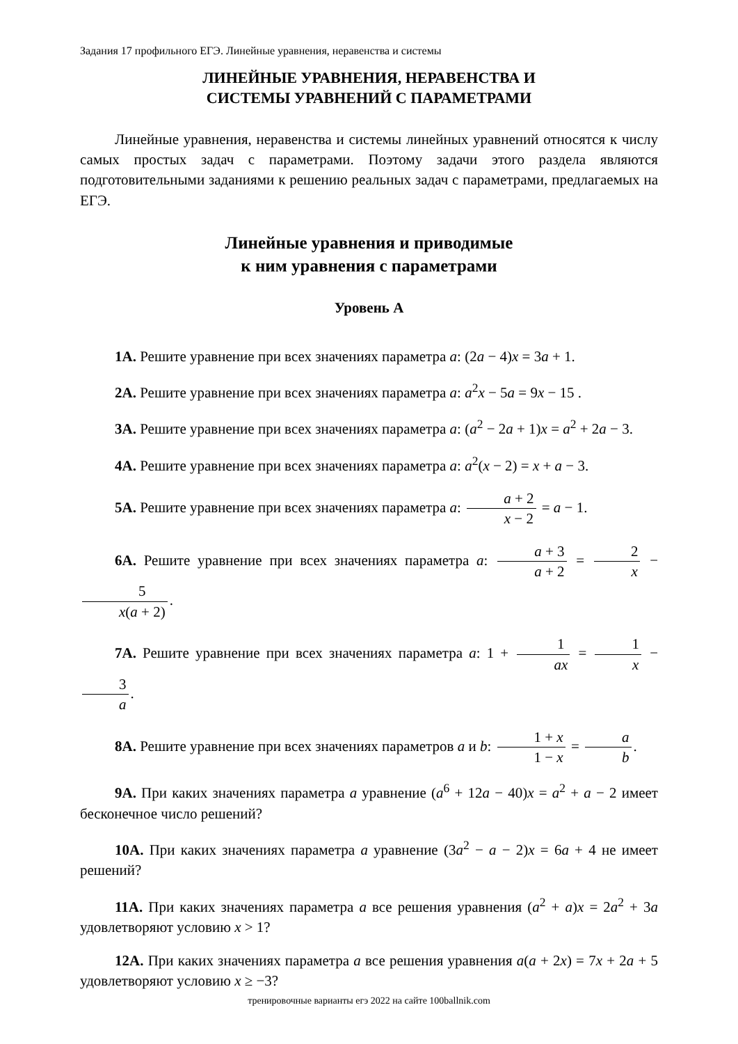Задания 17 профильного ЕГЭ. Линейные уравнения, неравенства и системы
ЛИНЕЙНЫЕ УРАВНЕНИЯ, НЕРАВЕНСТВА И
СИСТЕМЫ УРАВНЕНИЙ С ПАРАМЕТРАМИ
Линейные уравнения, неравенства и системы линейных уравнений относятся к числу самых простых задач с параметрами. Поэтому задачи этого раздела являются подготовительными заданиями к решению реальных задач с параметрами, предлагаемых на ЕГЭ.
Линейные уравнения и приводимые
к ним уравнения с параметрами
Уровень А
1А. Решите уравнение при всех значениях параметра a: (2a − 4)x = 3a + 1.
2А. Решите уравнение при всех значениях параметра a: a<sup>2</sup>x − 5a = 9x − 15 .
3А. Решите уравнение при всех значениях параметра a: (a<sup>2</sup> − 2a + 1)x = a<sup>2</sup> + 2a − 3.
4А. Решите уравнение при всех значениях параметра a: a<sup>2</sup>(x − 2) = x + a − 3.
5А. Решите уравнение при всех значениях параметра a: a + 2 x − 2 = a − 1.
6А. Решите уравнение при всех значениях параметра a: a + 3 a + 2 = 2 x − 5 x(a + 2).
7А. Решите уравнение при всех значениях параметра a: 1 + 1 ax = 1 x − 3 a.
8А. Решите уравнение при всех значениях параметров a и b: 1 + x 1 − x = a b.
9А. При каких значениях параметра a уравнение (a<sup>6</sup> + 12a − 40)x = a<sup>2</sup> + a − 2 имеет бесконечное число решений?
10А. При каких значениях параметра a уравнение (3a<sup>2</sup> − a − 2)x = 6a + 4 не имеет решений?
11А. При каких значениях параметра a все решения уравнения (a<sup>2</sup> + a)x = 2a<sup>2</sup> + 3a удовлетворяют условию x > 1?
12А. При каких значениях параметра a все решения уравнения a(a + 2x) = 7x + 2a + 5 удовлетворяют условию x ≥ −3?
тренировочные варианты егэ 2022 на сайте 100ballnik.com